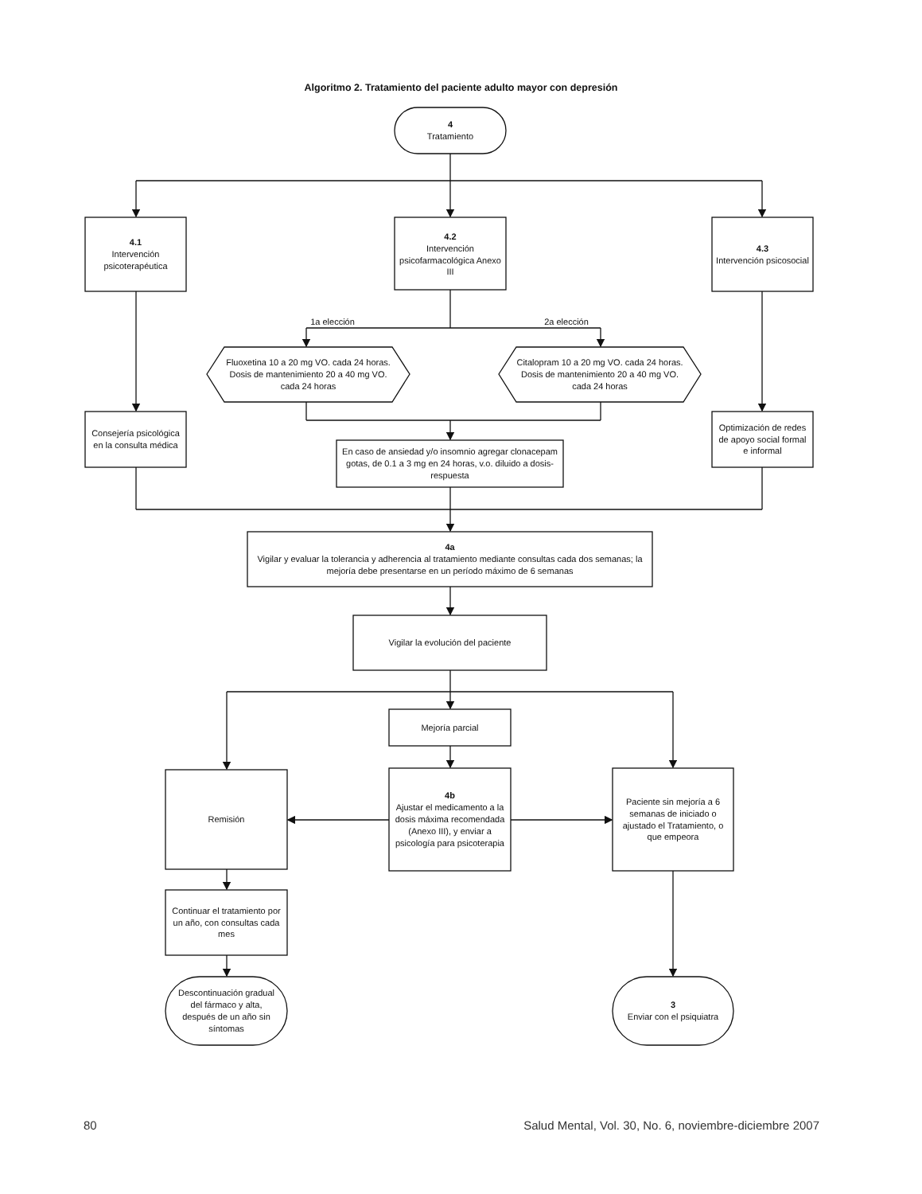Algoritmo 2. Tratamiento del paciente adulto mayor con depresión
4
Tratamiento
4.1
Intervención psicoterapéutica
4.2
Intervención psicofarmacológica Anexo III
4.3
Intervención psicosocial
1a elección 2a elección
Fluoxetina 10 a 20 mg VO. cada 24 horas.
Dosis de mantenimiento 20 a 40 mg VO. cada 24 horas
Citalopram 10 a 20 mg VO. cada 24 horas.
Dosis de mantenimiento 20 a 40 mg VO. cada 24 horas
Consejería psicológica en la consulta médica
En caso de ansiedad y/o insomnio agregar clonacepam gotas, de 0.1 a 3 mg en 24 horas, v.o. diluido a dosis-respuesta
Optimización de redes de apoyo social formal e informal
4a
Vigilar y evaluar la tolerancia y adherencia al tratamiento mediante consultas cada dos semanas; la mejoría debe presentarse en un período máximo de 6 semanas
Vigilar la evolución del paciente
Mejoría parcial
Remisión 4b
Ajustar el medicamento a la dosis máxima recomendada (Anexo III), y enviar a psicología para psicoterapia
Paciente sin mejoría a 6 semanas de iniciado o ajustado el Tratamiento, o que empeora
Continuar el tratamiento por un año, con consultas cada mes
Descontinuación gradual del fármaco y alta, después de un año sin síntomas
3
Enviar con el psiquiatra
80 Salud Mental, Vol. 30, No. 6, noviembre-diciembre 2007